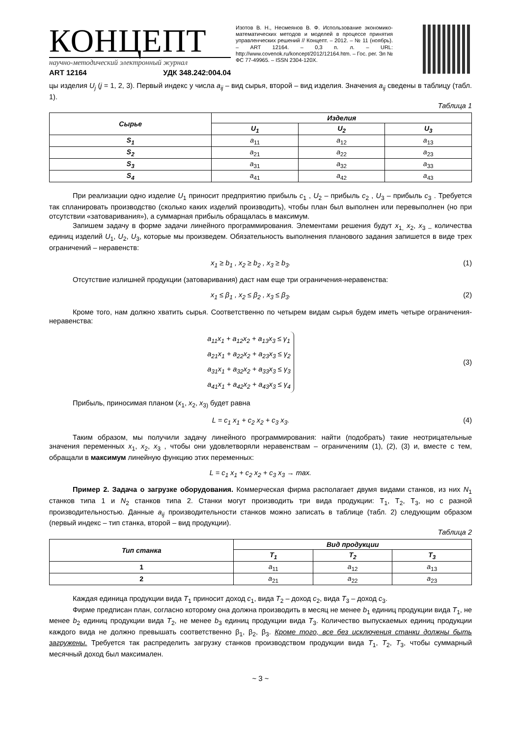КОНЦЕПТ
научно-методический электронный журнал
ART 12164 УДК 348.242:004.04
Изотов В. Н., Несмеянов В. Ф. Использование экономико-математических методов и моделей в процессе принятия управленческих решений // Концепт. – 2012. – № 11 (ноябрь). – ART 12164. – 0,3 п. л. – URL: http://www.covenok.ru/koncept/2012/12164.htm. – Гос. рег. Эл № ФС 77-49965. – ISSN 2304-120X.
цы изделия U<sub>j</sub> (j = 1, 2, 3). Первый индекс у числа a<sub>ij</sub> – вид сырья, второй – вид изделия. Значения a<sub>ij</sub> сведены в таблицу (табл. 1).
Таблица 1
| Сырье | Изделия | | |
| --- | --- | --- | --- |
| | U<sub>1</sub> | U<sub>2</sub> | U<sub>3</sub> |
| S<sub>1</sub> | a<sub>11</sub> | a<sub>12</sub> | a<sub>13</sub> |
| S<sub>2</sub> | a<sub>21</sub> | a<sub>22</sub> | a<sub>23</sub> |
| S<sub>3</sub> | a<sub>31</sub> | a<sub>32</sub> | a<sub>33</sub> |
| S<sub>4</sub> | a<sub>41</sub> | a<sub>42</sub> | a<sub>43</sub> |
При реализации одно изделие U<sub>1</sub> приносит предприятию прибыль c<sub>1</sub> , U<sub>2</sub> – прибыль c<sub>2</sub> , U<sub>3</sub> – прибыль c<sub>3</sub> . Требуется так спланировать производство (сколько каких изделий производить), чтобы план был выполнен или перевыполнен (но при отсутствии «затоваривания»), а суммарная прибыль обращалась в максимум.
Запишем задачу в форме задачи линейного программирования. Элементами решения будут x<sub>1,</sub> x<sub>2</sub>, x<sub>3 –</sub> количества единиц изделий U<sub>1</sub>, U<sub>2</sub>, U<sub>3</sub>, которые мы произведем. Обязательность выполнения планового задания запишется в виде трех ограничений – неравенств:
x<sub>1</sub> ≥ b<sub>1</sub> , x<sub>2</sub> ≥ b<sub>2</sub> , x<sub>3</sub> ≥ b<sub>3</sub>. (1)
Отсутствие излишней продукции (затоваривания) даст нам еще три ограничения-неравенства:
x<sub>1</sub> ≤ β<sub>1</sub> , x<sub>2</sub> ≤ β<sub>2</sub> , x<sub>3</sub> ≤ β<sub>3</sub>. (2)
Кроме того, нам должно хватить сырья. Соответственно по четырем видам сырья будем иметь четыре ограничения-неравенства:
a<sub>11</sub>x<sub>1</sub> + a<sub>12</sub>x<sub>2</sub> + a<sub>13</sub>x<sub>3</sub> ≤ γ<sub>1</sub>
a<sub>21</sub>x<sub>1</sub> + a<sub>22</sub>x<sub>2</sub> + a<sub>23</sub>x<sub>3</sub> ≤ γ<sub>2</sub>
a<sub>31</sub>x<sub>1</sub> + a<sub>32</sub>x<sub>2</sub> + a<sub>33</sub>x<sub>3</sub> ≤ γ<sub>3</sub>
a<sub>41</sub>x<sub>1</sub> + a<sub>42</sub>x<sub>2</sub> + a<sub>43</sub>x<sub>3</sub> ≤ γ<sub>4</sub> (3)
Прибыль, приносимая планом (x<sub>1</sub>, x<sub>2</sub>, x<sub>3)</sub> будет равна
L = c<sub>1</sub> x<sub>1</sub> + c<sub>2</sub> x<sub>2</sub> + c<sub>3</sub> x<sub>3</sub>. (4)
Таким образом, мы получили задачу линейного программирования: найти (подобрать) такие неотрицательные значения переменных x<sub>1</sub>, x<sub>2</sub>, x<sub>3</sub> , чтобы они удовлетворяли неравенствам – ограничениям (1), (2), (3) и, вместе с тем, обращали в максимум линейную функцию этих переменных:
L = c<sub>1</sub> x<sub>1</sub> + c<sub>2</sub> x<sub>2</sub> + c<sub>3</sub> x<sub>3</sub> → max.
Пример 2. Задача о загрузке оборудования. Коммерческая фирма располагает двумя видами станков, из них N<sub>1</sub> станков типа 1 и N<sub>2</sub> станков типа 2. Станки могут производить три вида продукции: Т<sub>1</sub>, Т<sub>2</sub>, Т<sub>3</sub>, но с разной производительностью. Данные a<sub>ij</sub> производительности станков можно записать в таблице (табл. 2) следующим образом (первый индекс – тип станка, второй – вид продукции).
Таблица 2
| Тип станка | Вид продукции | | |
| --- | --- | --- | --- |
| | T<sub>1</sub> | T<sub>2</sub> | T<sub>3</sub> |
| 1 | a<sub>11</sub> | a<sub>12</sub> | a<sub>13</sub> |
| 2 | a<sub>21</sub> | a<sub>22</sub> | a<sub>23</sub> |
Каждая единица продукции вида T<sub>1</sub> приносит доход c<sub>1</sub>, вида T<sub>2</sub> – доход c<sub>2</sub>, вида T<sub>3</sub> – доход c<sub>3</sub>.
Фирме предписан план, согласно которому она должна производить в месяц не менее b<sub>1</sub> единиц продукции вида T<sub>1</sub>, не менее b<sub>2</sub> единиц продукции вида T<sub>2</sub>, не менее b<sub>3</sub> единиц продукции вида T<sub>3</sub>. Количество выпускаемых единиц продукции каждого вида не должно превышать соответственно β<sub>1</sub>, β<sub>2</sub>, β<sub>3</sub>. Кроме того, все без исключения станки должны быть загружены. Требуется так распределить загрузку станков производством продукции вида T<sub>1</sub>, T<sub>2</sub>, T<sub>3</sub>, чтобы суммарный месячный доход был максимален.
~ 3 ~